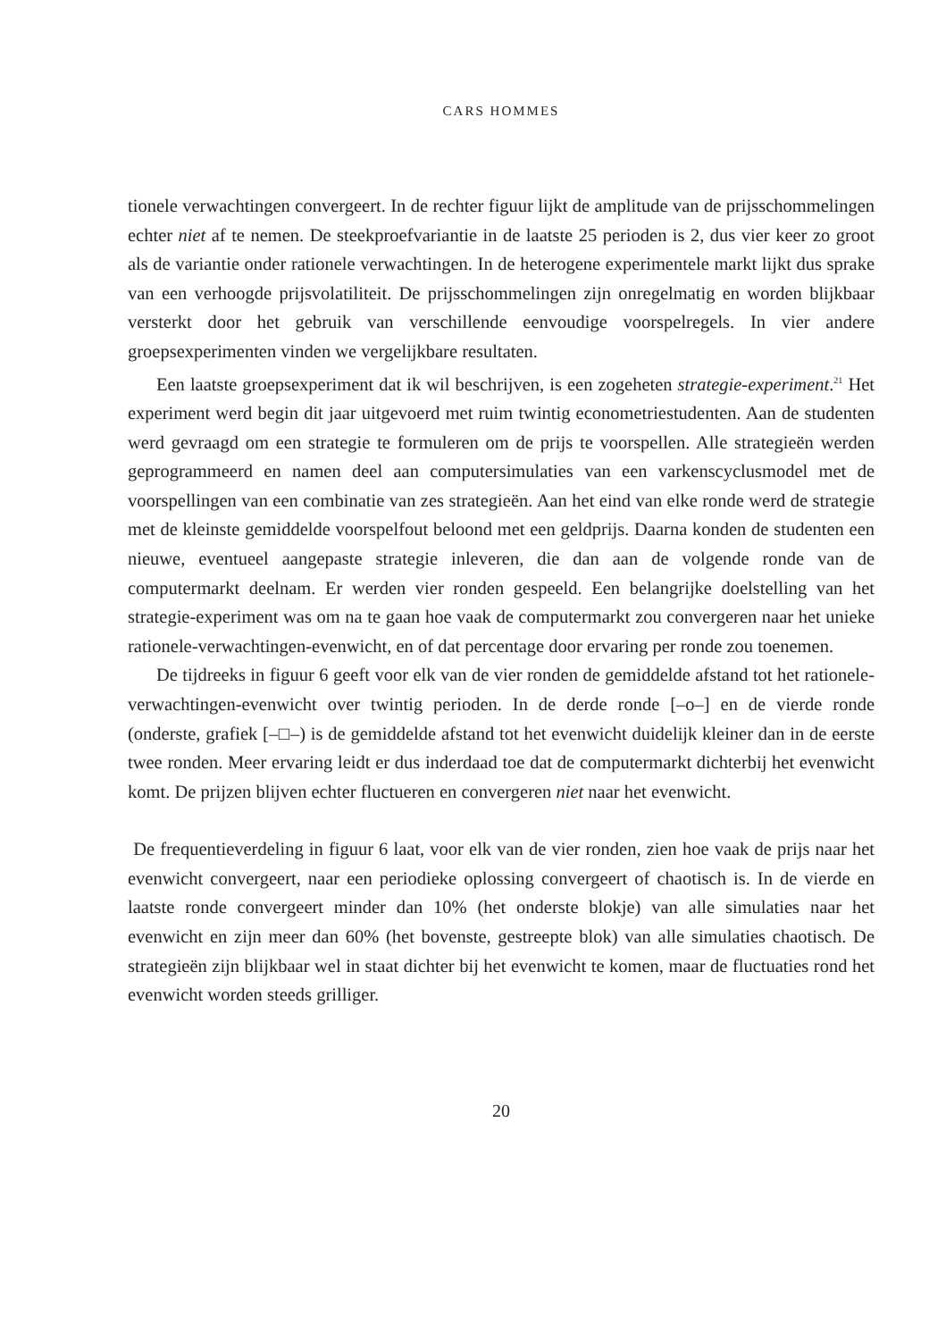CARS HOMMES
tionele verwachtingen convergeert. In de rechter figuur lijkt de amplitude van de prijsschommelingen echter niet af te nemen. De steekproefvariantie in de laatste 25 perioden is 2, dus vier keer zo groot als de variantie onder rationele verwachtingen. In de heterogene experimentele markt lijkt dus sprake van een verhoogde prijsvolatiliteit. De prijsschommelingen zijn onregelmatig en worden blijkbaar versterkt door het gebruik van verschillende eenvoudige voorspelregels. In vier andere groepsexperimenten vinden we vergelijkbare resultaten.
Een laatste groepsexperiment dat ik wil beschrijven, is een zogeheten strategie-experiment.<sup>21</sup> Het experiment werd begin dit jaar uitgevoerd met ruim twintig econometriestudenten. Aan de studenten werd gevraagd om een strategie te formuleren om de prijs te voorspellen. Alle strategieën werden geprogrammeerd en namen deel aan computersimulaties van een varkenscyclusmodel met de voorspellingen van een combinatie van zes strategieën. Aan het eind van elke ronde werd de strategie met de kleinste gemiddelde voorspelfout beloond met een geldprijs. Daarna konden de studenten een nieuwe, eventueel aangepaste strategie inleveren, die dan aan de volgende ronde van de computermarkt deelnam. Er werden vier ronden gespeeld. Een belangrijke doelstelling van het strategie-experiment was om na te gaan hoe vaak de computermarkt zou convergeren naar het unieke rationele-verwachtingen-evenwicht, en of dat percentage door ervaring per ronde zou toenemen.
De tijdreeks in figuur 6 geeft voor elk van de vier ronden de gemiddelde afstand tot het rationele-verwachtingen-evenwicht over twintig perioden. In de derde ronde [–o–] en de vierde ronde (onderste, grafiek [–□–) is de gemiddelde afstand tot het evenwicht duidelijk kleiner dan in de eerste twee ronden. Meer ervaring leidt er dus inderdaad toe dat de computermarkt dichterbij het evenwicht komt. De prijzen blijven echter fluctueren en convergeren niet naar het evenwicht.
De frequentieverdeling in figuur 6 laat, voor elk van de vier ronden, zien hoe vaak de prijs naar het evenwicht convergeert, naar een periodieke oplossing convergeert of chaotisch is. In de vierde en laatste ronde convergeert minder dan 10% (het onderste blokje) van alle simulaties naar het evenwicht en zijn meer dan 60% (het bovenste, gestreepte blok) van alle simulaties chaotisch. De strategieën zijn blijkbaar wel in staat dichter bij het evenwicht te komen, maar de fluctuaties rond het evenwicht worden steeds grilliger.
20